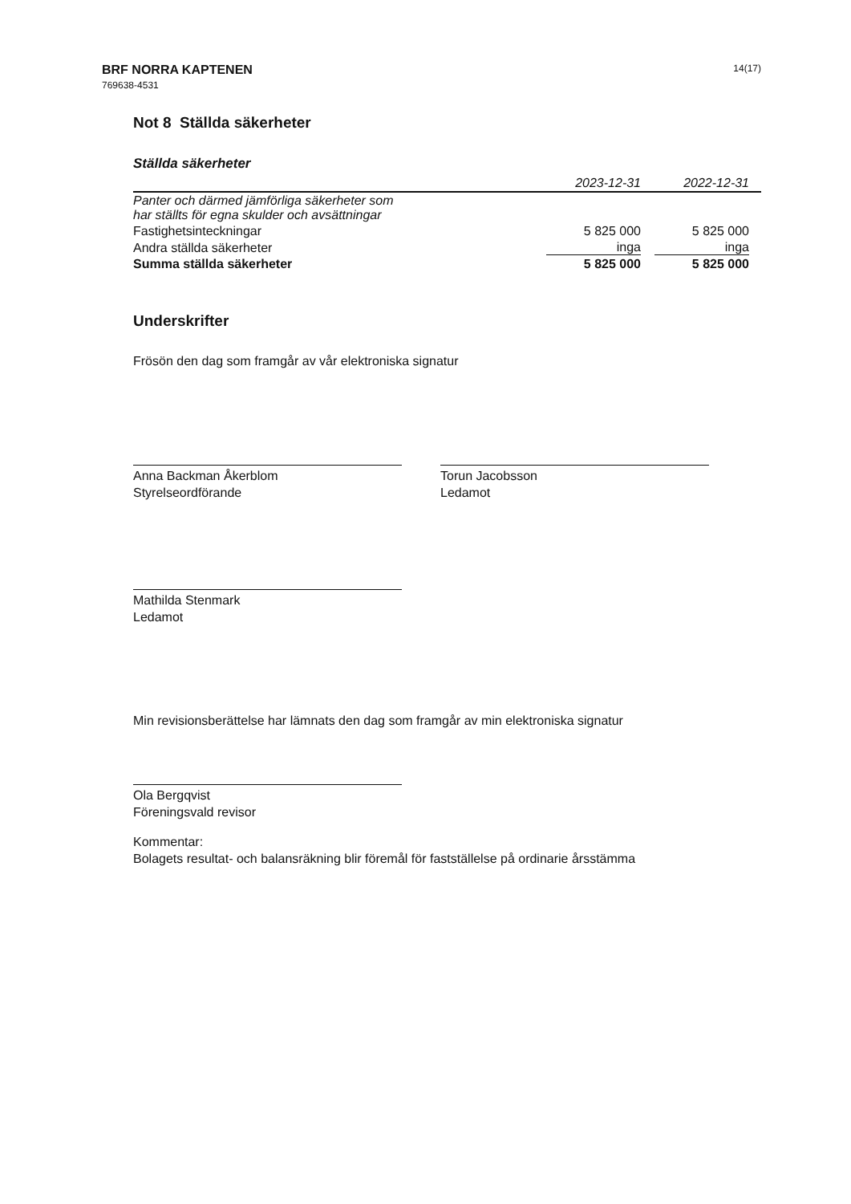BRF NORRA KAPTENEN
769638-4531
14(17)
Not 8 Ställda säkerheter
Ställda säkerheter
| | 2023-12-31 | 2022-12-31 |
| --- | --- | --- |
| Panter och därmed jämförliga säkerheter som har ställts för egna skulder och avsättningar | | |
| Fastighetsinteckningar | 5 825 000 | 5 825 000 |
| Andra ställda säkerheter | inga | inga |
| Summa ställda säkerheter | 5 825 000 | 5 825 000 |
Underskrifter
Frösön den dag som framgår av vår elektroniska signatur
Anna Backman Åkerblom
Styrelseordförande
Torun Jacobsson
Ledamot
Mathilda Stenmark
Ledamot
Min revisionsberättelse har lämnats den dag som framgår av min elektroniska signatur
Ola Bergqvist
Föreningsvald revisor
Kommentar:
Bolagets resultat- och balansräkning blir föremål för fastställelse på ordinarie årsstämma